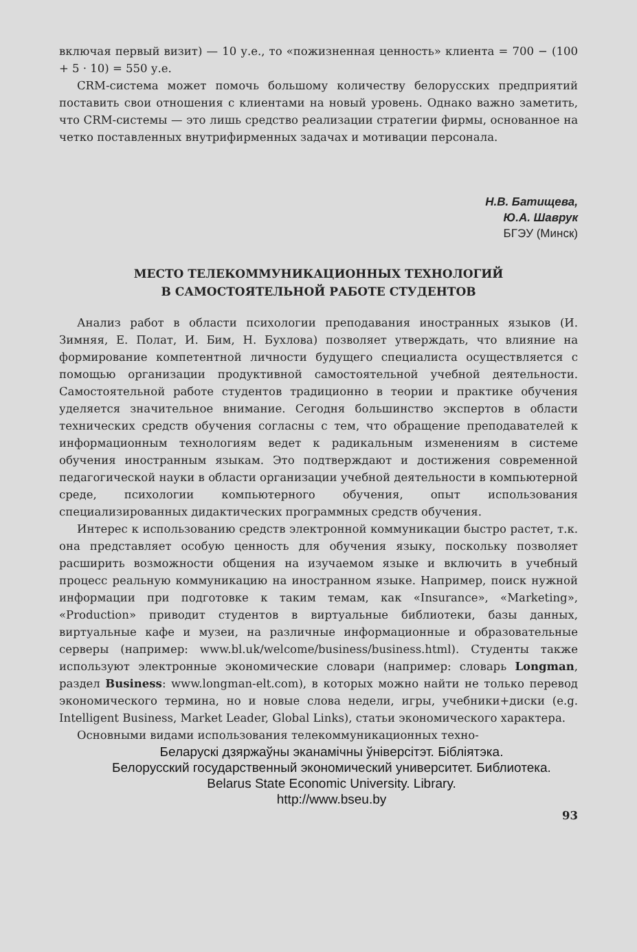включая первый визит) — 10 у.е., то «пожизненная ценность» клиента = 700 − (100 + 5 · 10) = 550 у.е.
CRM-система может помочь большому количеству белорусских предприятий поставить свои отношения с клиентами на новый уровень. Однако важно заметить, что CRM-системы — это лишь средство реализации стратегии фирмы, основанное на четко поставленных внутрифирменных задачах и мотивации персонала.
Н.В. Батищева,
Ю.А. Шаврук
БГЭУ (Минск)
МЕСТО ТЕЛЕКОММУНИКАЦИОННЫХ ТЕХНОЛОГИЙ
В САМОСТОЯТЕЛЬНОЙ РАБОТЕ СТУДЕНТОВ
Анализ работ в области психологии преподавания иностранных языков (И. Зимняя, Е. Полат, И. Бим, Н. Бухлова) позволяет утверждать, что влияние на формирование компетентной личности будущего специалиста осуществляется с помощью организации продуктивной самостоятельной учебной деятельности. Самостоятельной работе студентов традиционно в теории и практике обучения уделяется значительное внимание. Сегодня большинство экспертов в области технических средств обучения согласны с тем, что обращение преподавателей к информационным технологиям ведет к радикальным изменениям в системе обучения иностранным языкам. Это подтверждают и достижения современной педагогической науки в области организации учебной деятельности в компьютерной среде, психологии компьютерного обучения, опыт использования специализированных дидактических программных средств обучения.
Интерес к использованию средств электронной коммуникации быстро растет, т.к. она представляет особую ценность для обучения языку, поскольку позволяет расширить возможности общения на изучаемом языке и включить в учебный процесс реальную коммуникацию на иностранном языке. Например, поиск нужной информации при подготовке к таким темам, как «Insurance», «Marketing», «Production» приводит студентов в виртуальные библиотеки, базы данных, виртуальные кафе и музеи, на различные информационные и образовательные серверы (например: www.bl.uk/welcome/business/business.html). Студенты также используют электронные экономические словари (например: словарь Longman, раздел Business: www.longman-elt.com), в которых можно найти не только перевод экономического термина, но и новые слова недели, игры, учебники+диски (e.g. Intelligent Business, Market Leader, Global Links), статьи экономического характера.
Основными видами использования телекоммуникационных техно-
Беларускі дзяржаўны эканамічны ўніверсітэт. Бібліятэка.
Белорусский государственный экономический университет. Библиотека.
Belarus State Economic University. Library.
http://www.bseu.by
93